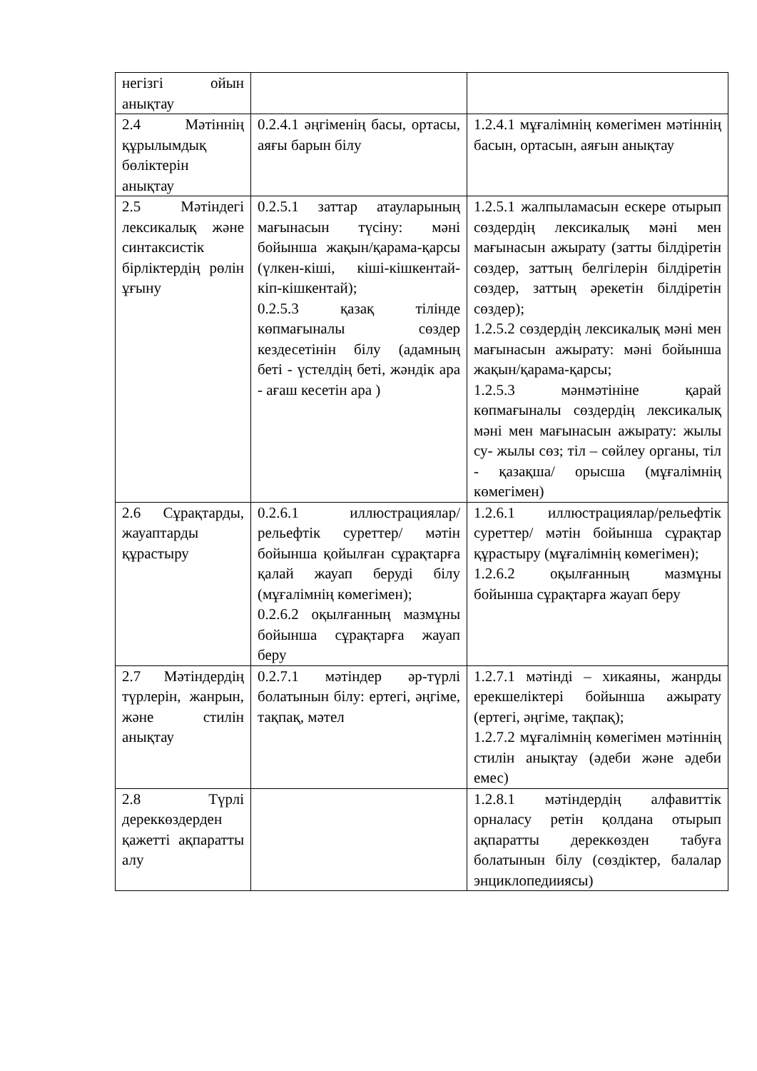| негізгі ойын анықтау | | |
| 2.4 Мәтіннің құрылымдық бөліктерін анықтау | 0.2.4.1 әңгіменің басы, ортасы, аяғы барын білу | 1.2.4.1 мұғалімнің көмегімен мәтіннің басын, ортасын, аяғын анықтау |
| 2.5 Мәтіндегі лексикалық және синтаксистік бірліктердің рөлін ұғыну | 0.2.5.1 заттар атауларының мағынасын түсіну: мәні бойынша жақын/қарама-қарсы (үлкен-кіші, кіші-кішкентай- кіп-кішкентай); 0.2.5.3 қазақ тілінде көпмағыналы сөздер кездесетінін білу (адамның беті - үстелдің беті, жәндік ара - ағаш кесетін ара ) | 1.2.5.1 жалпыламасын ескере отырып сөздердің лексикалық мәні мен мағынасын ажырату (затты білдіретін сөздер, заттың белгілерін білдіретін сөздер, заттың әрекетін білдіретін сөздер); 1.2.5.2 сөздердің лексикалық мәні мен мағынасын ажырату: мәні бойынша жақын/қарама-қарсы; 1.2.5.3 мәнмәтініне қарай көпмағыналы сөздердің лексикалық мәні мен мағынасын ажырату: жылы су- жылы сөз; тіл – сөйлеу органы, тіл - қазақша/ орысша (мұғалімнің көмегімен) |
| 2.6 Сұрақтарды, жауаптарды құрастыру | 0.2.6.1 иллюстрациялар/рельефтік суреттер/ мәтін бойынша қойылған сұрақтарға қалай жауап беруді білу (мұғалімнің көмегімен); 0.2.6.2 оқылғанның мазмұны бойынша сұрақтарға жауап беру | 1.2.6.1 иллюстрациялар/рельефтік суреттер/ мәтін бойынша сұрақтар құрастыру (мұғалімнің көмегімен); 1.2.6.2 оқылғанның мазмұны бойынша сұрақтарға жауап беру |
| 2.7 Мәтіндердің түрлерін, жанрын, және стилін анықтау | 0.2.7.1 мәтіндер әр-түрлі болатынын білу: ертегі, әңгіме, тақпақ, мәтел | 1.2.7.1 мәтінді – хикаяны, жанрды ерекшеліктері бойынша ажырату (ертегі, әңгіме, тақпақ); 1.2.7.2 мұғалімнің көмегімен мәтіннің стилін анықтау (әдеби және әдеби емес) |
| 2.8 Түрлі дереккөздерден қажетті ақпаратты алу | | 1.2.8.1 мәтіндердің алфавиттік орналасу ретін қолдана отырып ақпаратты дереккөзден табуға болатынын білу (сөздіктер, балалар энциклопедиияcы) |